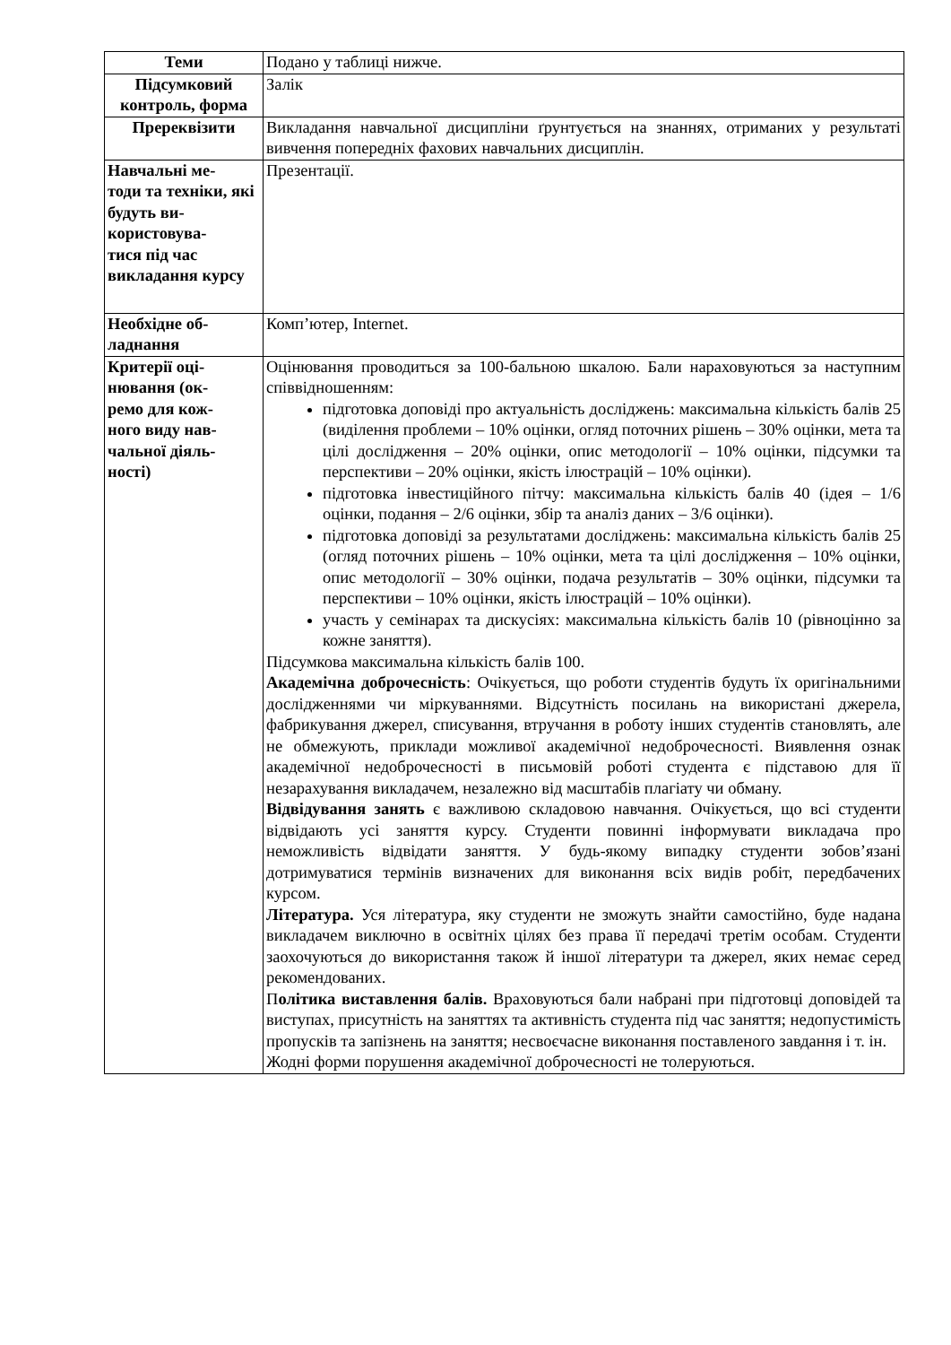| Теми | Подано у таблиці нижче. |
| Підсумковий контроль, форма | Залік |
| Пререквізити | Викладання навчальної дисципліни ґрунтується на знаннях, отриманих у результаті вивчення попередніх фахових навчальних дисциплін. |
| Навчальні ме- тоди та техніки, які будуть ви- користовува- тися під час викладання курсу | Презентації. |
| Необхідне об- ладнання | Комп’ютер, Internet. |
| Критерії оці- нювання (ок- ремо для кож- ного виду нав- чальної діяль- ності) | Оцінювання проводиться за 100-бальною шкалою. Бали нараховуються за наступним співвідношенням: підготовка доповіді про актуальність досліджень: максимальна кількість балів 25 (виділення проблеми – 10% оцінки, огляд поточних рішень – 30% оцінки, мета та цілі дослідження – 20% оцінки, опис методології – 10% оцінки, підсумки та перспективи – 20% оцінки, якість ілюстрацій – 10% оцінки). підготовка інвестиційного пітчу: максимальна кількість балів 40 (ідея – 1/6 оцінки, подання – 2/6 оцінки, збір та аналіз даних – 3/6 оцінки). підготовка доповіді за результатами досліджень: максимальна кількість балів 25 (огляд поточних рішень – 10% оцінки, мета та цілі дослідження – 10% оцінки, опис методології – 30% оцінки, подача результатів – 30% оцінки, підсумки та перспективи – 10% оцінки, якість ілюстрацій – 10% оцінки). участь у семінарах та дискусіях: максимальна кількість балів 10 (рівноцінно за кожне заняття). Підсумкова максимальна кількість балів 100. Академічна доброчесність : Очікується, що роботи студентів будуть їх оригінальними дослідженнями чи міркуваннями. Відсутність посилань на використані джерела, фабрикування джерел, списування, втручання в роботу інших студентів становлять, але не обмежують, приклади можливої академічної недоброчесності. Виявлення ознак академічної недоброчесності в письмовій роботі студента є підставою для її незарахування викладачем, незалежно від масштабів плагіату чи обману. Відвідування занять є важливою складовою навчання. Очікується, що всі студенти відвідають усі заняття курсу. Студенти повинні інформувати викладача про неможливість відвідати заняття. У будь-якому випадку студенти зобов’язані дотримуватися термінів визначених для виконання всіх видів робіт, передбачених курсом. Література. Уся література, яку студенти не зможуть знайти самостійно, буде надана викладачем виключно в освітніх цілях без права її передачі третім особам. Студенти заохочуються до використання також й іншої літератури та джерел, яких немає серед рекомендованих. П олітика виставлення балів. Враховуються бали набрані при підготовці доповідей та виступах, присутність на заняттях та активність студента під час заняття; недопустимість пропусків та запізнень на заняття; несвоєчасне виконання поставленого завдання і т. ін. Жодні форми порушення академічної доброчесності не толеруються. |